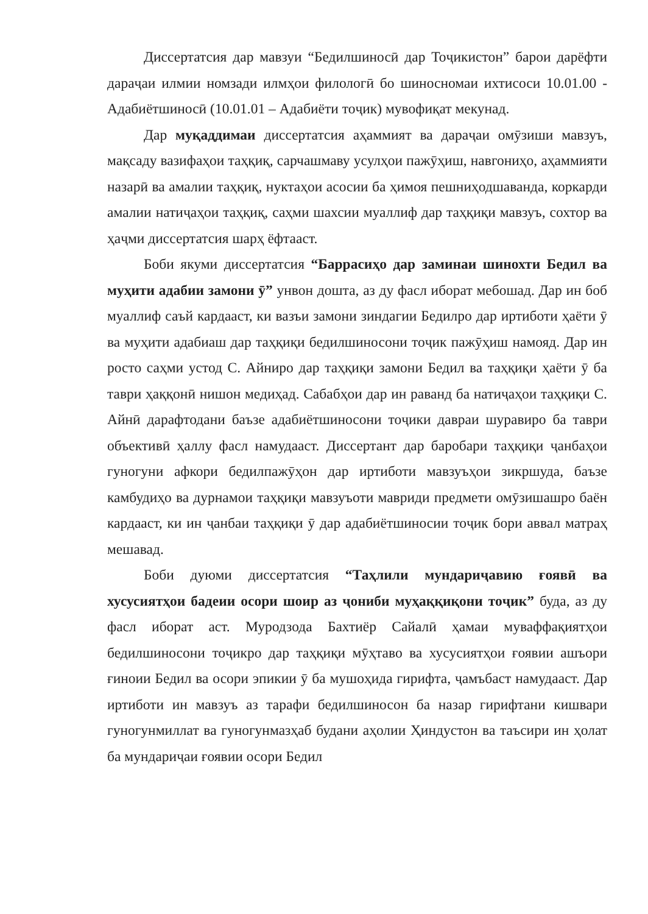Диссертатсия дар мавзуи “Бедилшиносӣ дар Тоҷикистон” барои дарёфти дараҷаи илмии номзади илмҳои филологӣ бо шиносномаи ихтисоси 10.01.00 - Адабиётшиносӣ (10.01.01 – Адабиёти тоҷик) мувофиқат мекунад.
Дар муқаддимаи диссертатсия аҳаммият ва дараҷаи омӯзиши мавзуъ, мақсаду вазифаҳои таҳқиқ, сарчашмаву усулҳои пажӯҳиш, навгониҳо, аҳаммияти назарӣ ва амалии таҳқиқ, нуктаҳои асосии ба ҳимоя пешниҳодшаванда, коркарди амалии натиҷаҳои таҳқиқ, саҳми шахсии муаллиф дар таҳқиқи мавзуъ, сохтор ва ҳаҷми диссертатсия шарҳ ёфтааст.
Боби якуми диссертатсия “Баррасиҳо дар заминаи шинохти Бедил ва муҳити адабии замони ӯ” унвон дошта, аз ду фасл иборат мебошад. Дар ин боб муаллиф саъй кардааст, ки вазъи замони зиндагии Бедилро дар иртиботи ҳаёти ӯ ва муҳити адабиаш дар таҳқиқи бедилшиносони тоҷик пажӯҳиш намояд. Дар ин росто саҳми устод С. Айниро дар таҳқиқи замони Бедил ва таҳқиқи ҳаёти ӯ ба таври ҳаққонӣ нишон медиҳад. Сабабҳои дар ин раванд ба натиҷаҳои таҳқиқи С. Айнӣ дарафтодани баъзе адабиётшиносони тоҷики давраи шуравиро ба таври объективӣ ҳаллу фасл намудааст. Диссертант дар баробари таҳқиқи ҷанбаҳои гуногуни афкори бедилпажӯҳон дар иртиботи мавзуъҳои зикршуда, баъзе камбудиҳо ва дурнамои таҳқиқи мавзуъоти мавриди предмети омӯзишашро баён кардааст, ки ин ҷанбаи таҳқиқи ӯ дар адабиётшиносии тоҷик бори аввал матраҳ мешавад.
Боби дуюми диссертатсия “Таҳлили мундариҷавию ғоявӣ ва хусусиятҳои бадеии осори шоир аз ҷониби муҳаққиқони тоҷик” буда, аз ду фасл иборат аст. Муродзода Бахтиёр Сайалӣ ҳамаи муваффақиятҳои бедилшиносони тоҷикро дар таҳқиқи мӯҳтаво ва хусусиятҳои ғоявии ашъори ғиноии Бедил ва осори эпикии ӯ ба мушоҳида гирифта, ҷамъбаст намудааст. Дар иртиботи ин мавзуъ аз тарафи бедилшиносон ба назар гирифтани кишвари гуногунмиллат ва гуногунмазҳаб будани аҳолии Ҳиндустон ва таъсири ин ҳолат ба мундариҷаи ғоявии осори Бедил